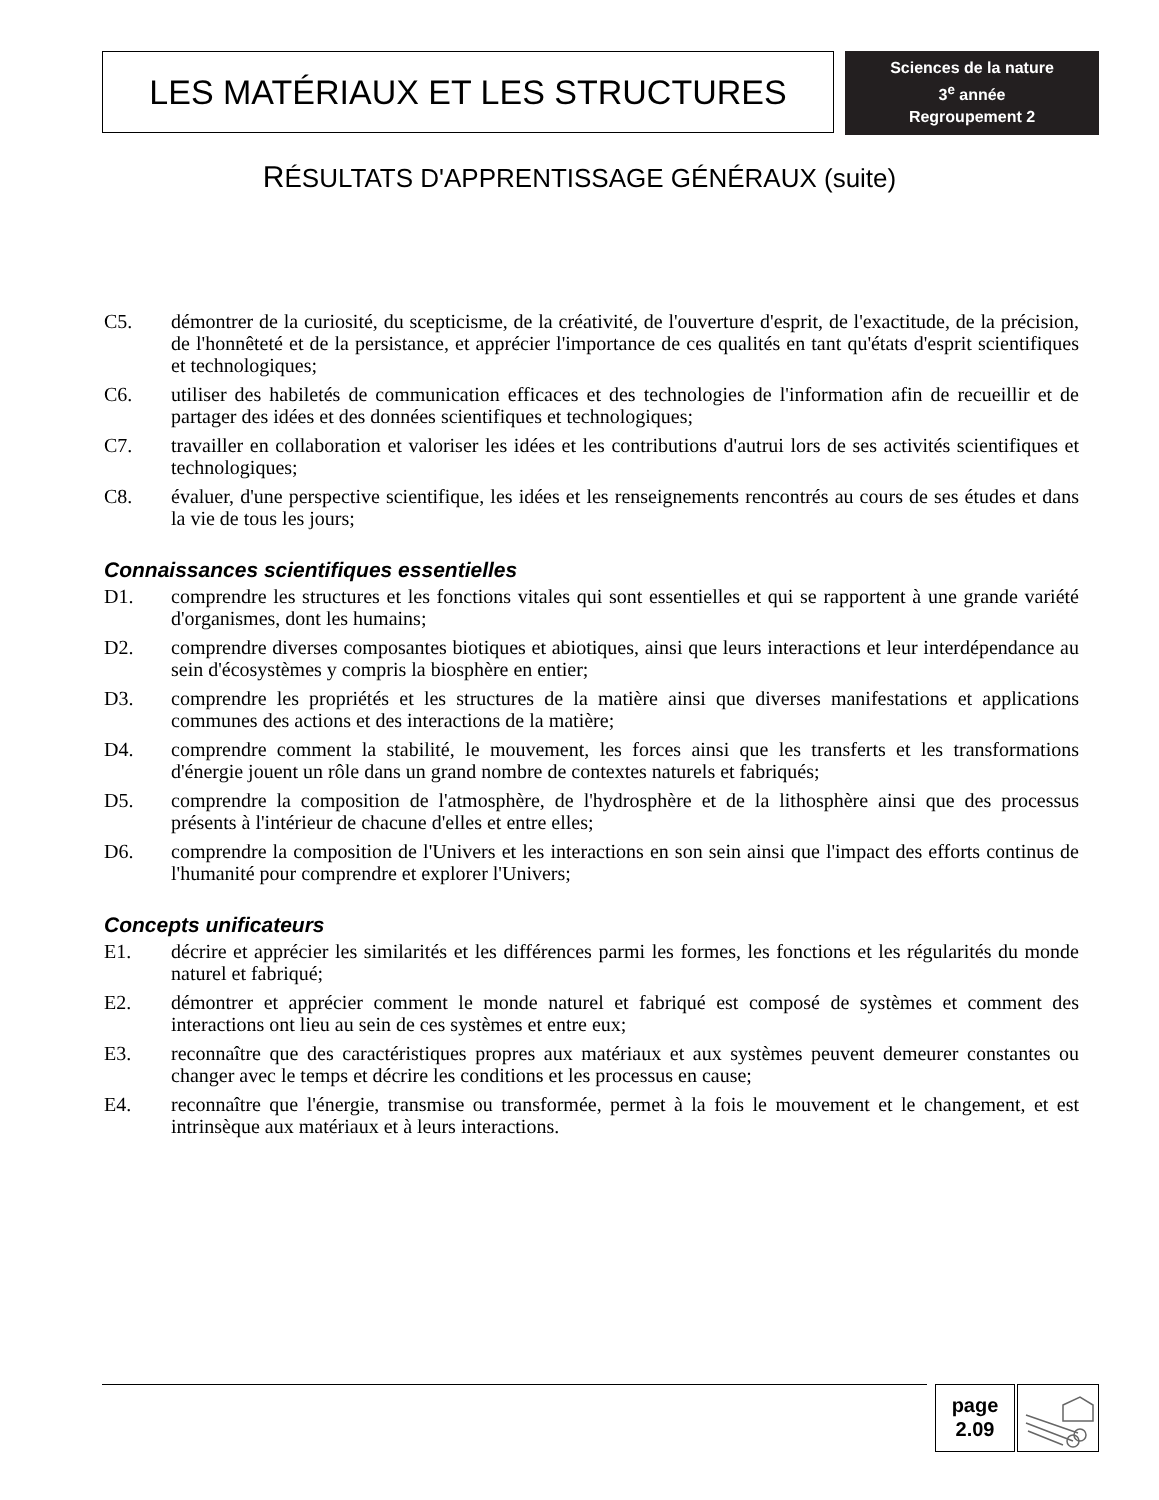LES MATÉRIAUX ET LES STRUCTURES
Sciences de la nature
3<sup>e</sup> année
Regroupement 2
RÉSULTATS D'APPRENTISSAGE GÉNÉRAUX (suite)
C5. démontrer de la curiosité, du scepticisme, de la créativité, de l'ouverture d'esprit, de l'exactitude, de la précision, de l'honnêteté et de la persistance, et apprécier l'importance de ces qualités en tant qu'états d'esprit scientifiques et technologiques;
C6. utiliser des habiletés de communication efficaces et des technologies de l'information afin de recueillir et de partager des idées et des données scientifiques et technologiques;
C7. travailler en collaboration et valoriser les idées et les contributions d'autrui lors de ses activités scientifiques et technologiques;
C8. évaluer, d'une perspective scientifique, les idées et les renseignements rencontrés au cours de ses études et dans la vie de tous les jours;
Connaissances scientifiques essentielles
D1. comprendre les structures et les fonctions vitales qui sont essentielles et qui se rapportent à une grande variété d'organismes, dont les humains;
D2. comprendre diverses composantes biotiques et abiotiques, ainsi que leurs interactions et leur interdépendance au sein d'écosystèmes y compris la biosphère en entier;
D3. comprendre les propriétés et les structures de la matière ainsi que diverses manifestations et applications communes des actions et des interactions de la matière;
D4. comprendre comment la stabilité, le mouvement, les forces ainsi que les transferts et les transformations d'énergie jouent un rôle dans un grand nombre de contextes naturels et fabriqués;
D5. comprendre la composition de l'atmosphère, de l'hydrosphère et de la lithosphère ainsi que des processus présents à l'intérieur de chacune d'elles et entre elles;
D6. comprendre la composition de l'Univers et les interactions en son sein ainsi que l'impact des efforts continus de l'humanité pour comprendre et explorer l'Univers;
Concepts unificateurs
E1. décrire et apprécier les similarités et les différences parmi les formes, les fonctions et les régularités du monde naturel et fabriqué;
E2. démontrer et apprécier comment le monde naturel et fabriqué est composé de systèmes et comment des interactions ont lieu au sein de ces systèmes et entre eux;
E3. reconnaître que des caractéristiques propres aux matériaux et aux systèmes peuvent demeurer constantes ou changer avec le temps et décrire les conditions et les processus en cause;
E4. reconnaître que l'énergie, transmise ou transformée, permet à la fois le mouvement et le changement, et est intrinsèque aux matériaux et à leurs interactions.
page
2.09